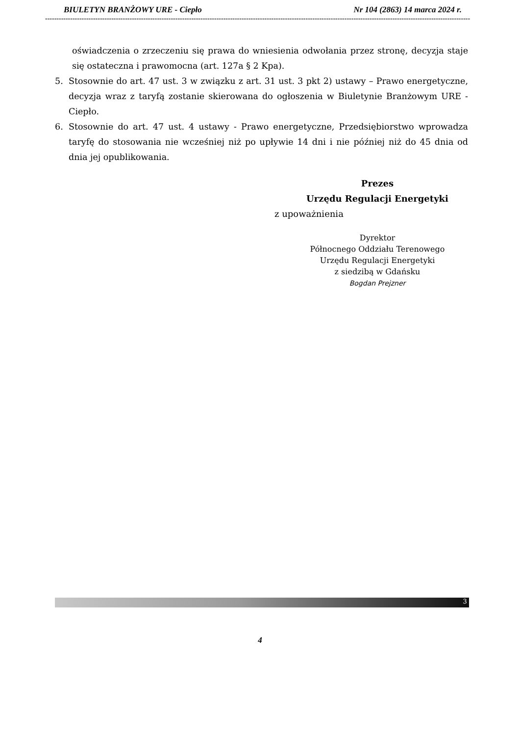BIULETYN BRANŻOWY URE - Ciepło Nr 104 (2863) 14 marca 2024 r.
------------------------------------------------------------------------------------------------------------------------------------------------------------------------------------------
oświadczenia o zrzeczeniu się prawa do wniesienia odwołania przez stronę, decyzja staje się ostateczna i prawomocna (art. 127a § 2 Kpa).
5. Stosownie do art. 47 ust. 3 w związku z art. 31 ust. 3 pkt 2) ustawy – Prawo energetyczne, decyzja wraz z taryfą zostanie skierowana do ogłoszenia w Biuletynie Branżowym URE - Ciepło.
6. Stosownie do art. 47 ust. 4 ustawy - Prawo energetyczne, Przedsiębiorstwo wprowadza taryfę do stosowania nie wcześniej niż po upływie 14 dni i nie później niż do 45 dnia od dnia jej opublikowania.
Prezes
Urzędu Regulacji Energetyki
z upoważnienia
Dyrektor
Północnego Oddziału Terenowego
Urzędu Regulacji Energetyki
z siedzibą w Gdańsku
Bogdan Prejzner
3
4